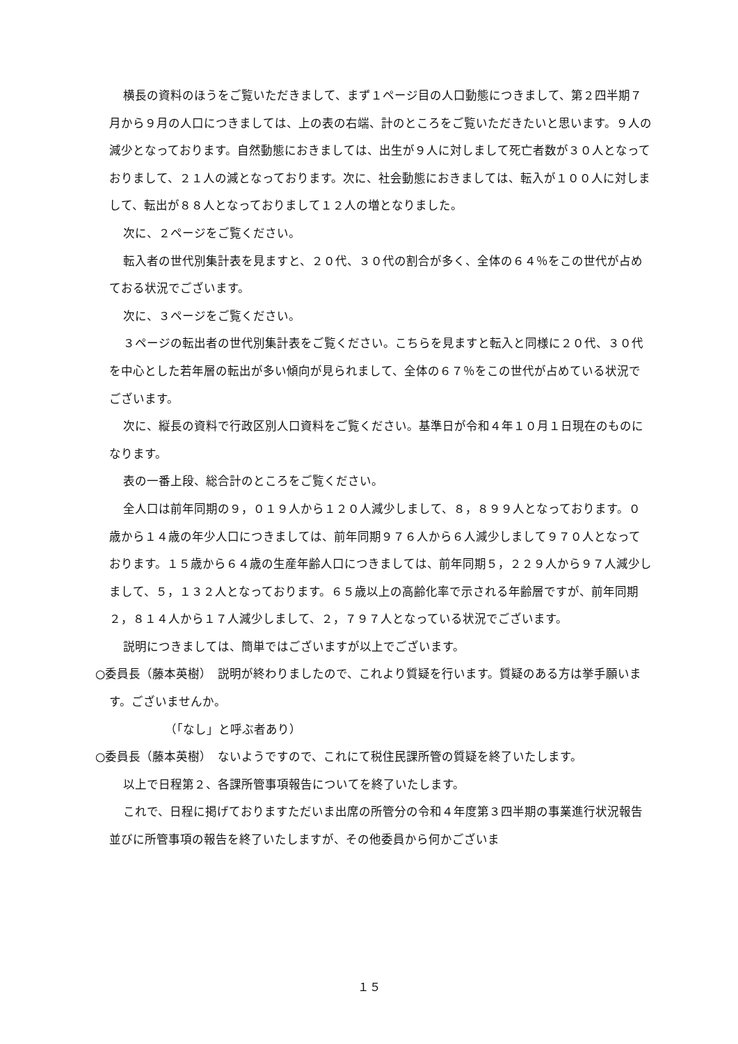横長の資料のほうをご覧いただきまして、まず１ページ目の人口動態につきまして、第２四半期７月から９月の人口につきましては、上の表の右端、計のところをご覧いただきたいと思います。９人の減少となっております。自然動態におきましては、出生が９人に対しまして死亡者数が３０人となっておりまして、２１人の減となっております。次に、社会動態におきましては、転入が１００人に対しまして、転出が８８人となっておりまして１２人の増となりました。
次に、２ページをご覧ください。
転入者の世代別集計表を見ますと、２０代、３０代の割合が多く、全体の６４％をこの世代が占めておる状況でございます。
次に、３ページをご覧ください。
３ページの転出者の世代別集計表をご覧ください。こちらを見ますと転入と同様に２０代、３０代を中心とした若年層の転出が多い傾向が見られまして、全体の６７％をこの世代が占めている状況でございます。
次に、縦長の資料で行政区別人口資料をご覧ください。基準日が令和４年１０月１日現在のものになります。
表の一番上段、総合計のところをご覧ください。
全人口は前年同期の９，０１９人から１２０人減少しまして、８，８９９人となっております。０歳から１４歳の年少人口につきましては、前年同期９７６人から６人減少しまして９７０人となっております。１５歳から６４歳の生産年齢人口につきましては、前年同期５，２２９人から９７人減少しまして、５，１３２人となっております。６５歳以上の高齢化率で示される年齢層ですが、前年同期２，８１４人から１７人減少しまして、２，７９７人となっている状況でございます。
説明につきましては、簡単ではございますが以上でございます。
○委員長（藤本英樹）　説明が終わりましたので、これより質疑を行います。質疑のある方は挙手願います。ございませんか。
（「なし」と呼ぶ者あり）
○委員長（藤本英樹）　ないようですので、これにて税住民課所管の質疑を終了いたします。
以上で日程第２、各課所管事項報告についてを終了いたします。
これで、日程に掲げておりますただいま出席の所管分の令和４年度第３四半期の事業進行状況報告並びに所管事項の報告を終了いたしますが、その他委員から何かございま
１５